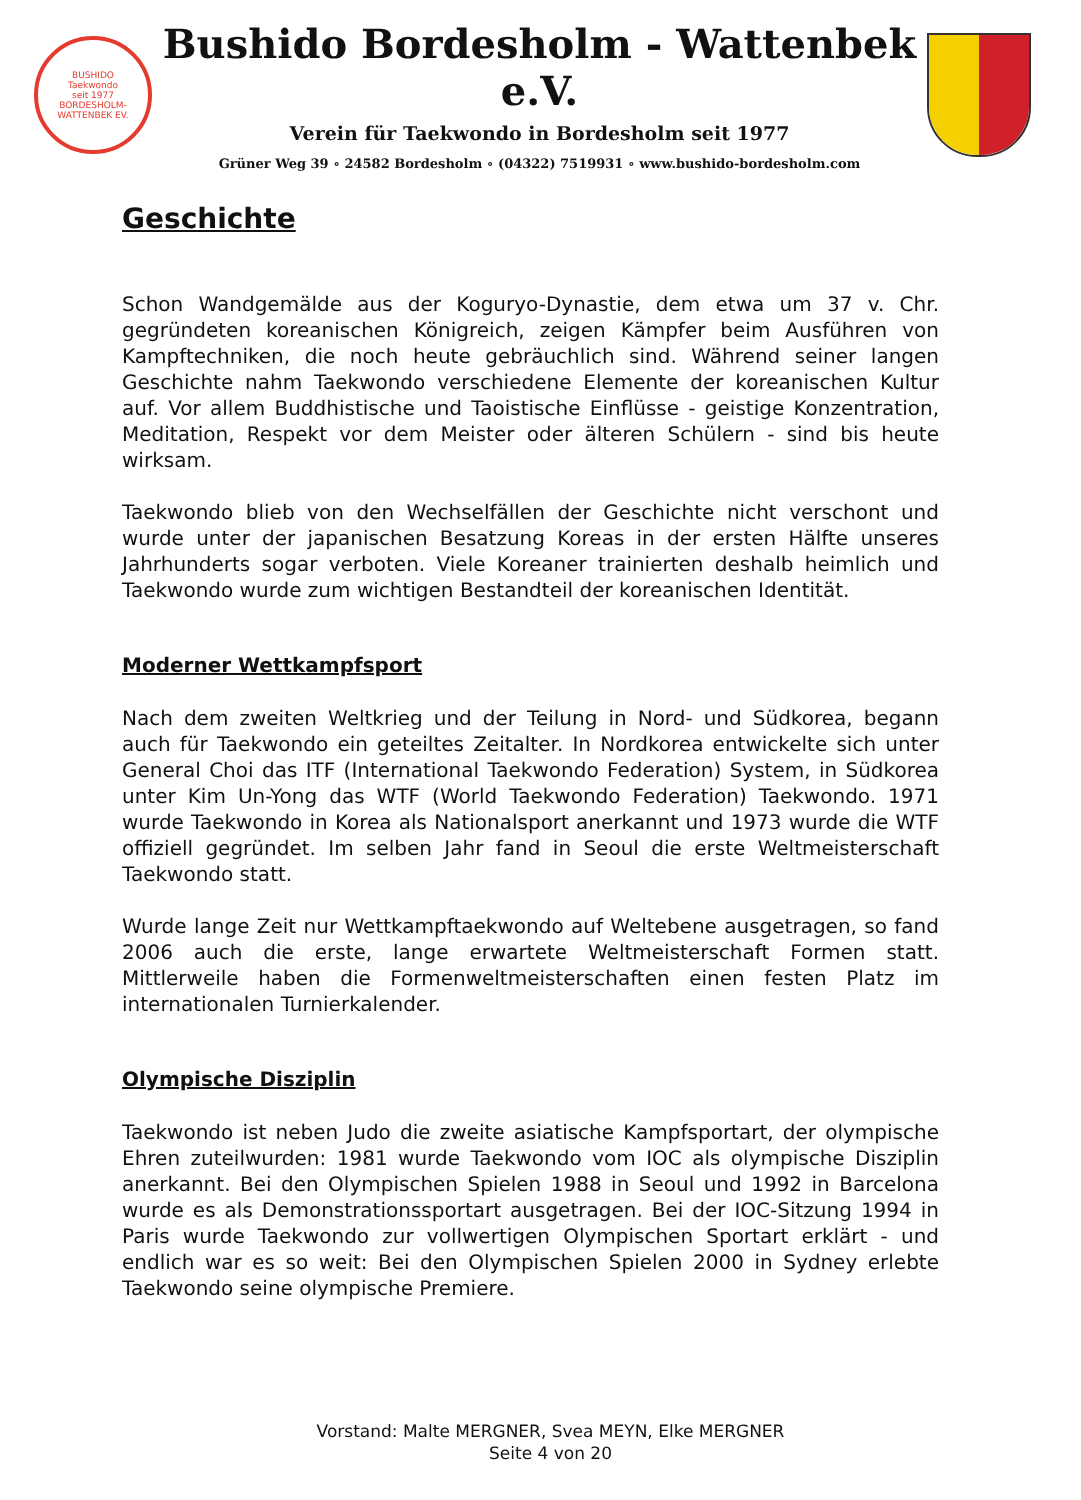BUSHIDO
Taekwondo
seit 1977
BORDESHOLM-WATTENBEK EV.
Bushido Bordesholm - Wattenbek e.V.
Verein für Taekwondo in Bordesholm seit 1977
Grüner Weg 39 ∘ 24582 Bordesholm ∘ (04322) 7519931 ∘ www.bushido-bordesholm.com
Geschichte
Schon Wandgemälde aus der Koguryo-Dynastie, dem etwa um 37 v. Chr. gegründeten koreanischen Königreich, zeigen Kämpfer beim Ausführen von Kampftechniken, die noch heute gebräuchlich sind. Während seiner langen Geschichte nahm Taekwondo verschiedene Elemente der koreanischen Kultur auf. Vor allem Buddhistische und Taoistische Einflüsse - geistige Konzentration, Meditation, Respekt vor dem Meister oder älteren Schülern - sind bis heute wirksam.
Taekwondo blieb von den Wechselfällen der Geschichte nicht verschont und wurde unter der japanischen Besatzung Koreas in der ersten Hälfte unseres Jahrhunderts sogar verboten. Viele Koreaner trainierten deshalb heimlich und Taekwondo wurde zum wichtigen Bestandteil der koreanischen Identität.
Moderner Wettkampfsport
Nach dem zweiten Weltkrieg und der Teilung in Nord- und Südkorea, begann auch für Taekwondo ein geteiltes Zeitalter. In Nordkorea entwickelte sich unter General Choi das ITF (International Taekwondo Federation) System, in Südkorea unter Kim Un-Yong das WTF (World Taekwondo Federation) Taekwondo. 1971 wurde Taekwondo in Korea als Nationalsport anerkannt und 1973 wurde die WTF offiziell gegründet. Im selben Jahr fand in Seoul die erste Weltmeisterschaft Taekwondo statt.
Wurde lange Zeit nur Wettkampftaekwondo auf Weltebene ausgetragen, so fand 2006 auch die erste, lange erwartete Weltmeisterschaft Formen statt. Mittlerweile haben die Formenweltmeisterschaften einen festen Platz im internationalen Turnierkalender.
Olympische Disziplin
Taekwondo ist neben Judo die zweite asiatische Kampfsportart, der olympische Ehren zuteilwurden: 1981 wurde Taekwondo vom IOC als olympische Disziplin anerkannt. Bei den Olympischen Spielen 1988 in Seoul und 1992 in Barcelona wurde es als Demonstrationssportart ausgetragen. Bei der IOC-Sitzung 1994 in Paris wurde Taekwondo zur vollwertigen Olympischen Sportart erklärt - und endlich war es so weit: Bei den Olympischen Spielen 2000 in Sydney erlebte Taekwondo seine olympische Premiere.
Vorstand: Malte MERGNER, Svea MEYN, Elke MERGNER
Seite 4 von 20